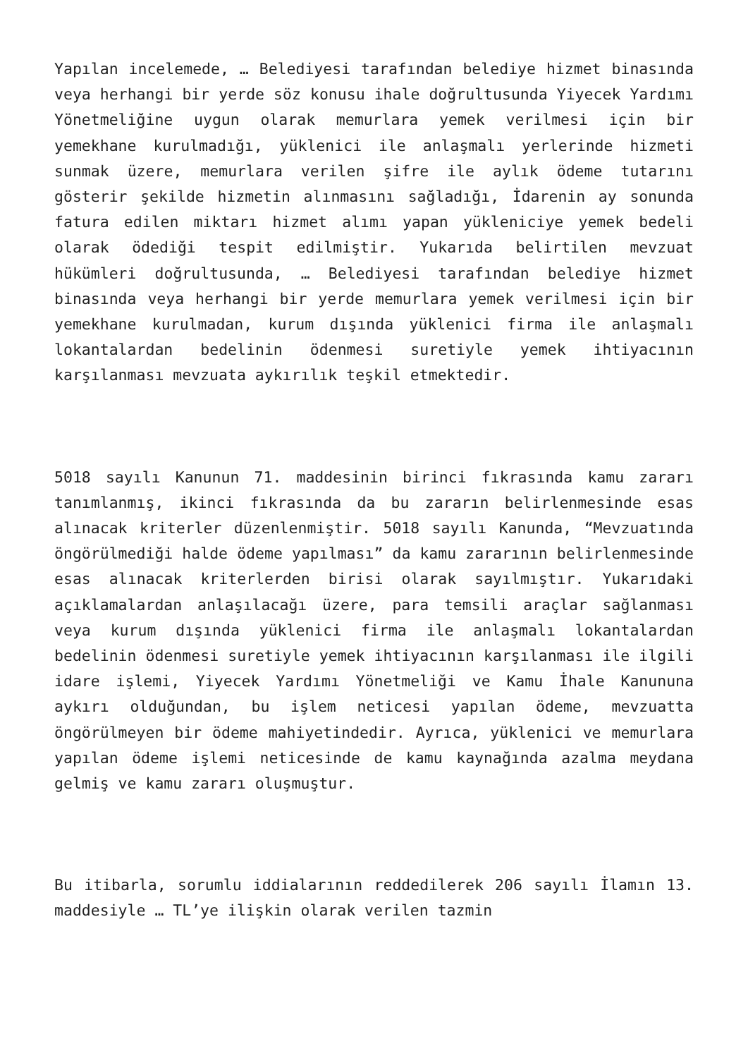Yapılan incelemede, … Belediyesi tarafından belediye hizmet binasında veya herhangi bir yerde söz konusu ihale doğrultusunda Yiyecek Yardımı Yönetmeliğine uygun olarak memurlara yemek verilmesi için bir yemekhane kurulmadığı, yüklenici ile anlaşmalı yerlerinde hizmeti sunmak üzere, memurlara verilen şifre ile aylık ödeme tutarını gösterir şekilde hizmetin alınmasını sağladığı, İdarenin ay sonunda fatura edilen miktarı hizmet alımı yapan yükleniciye yemek bedeli olarak ödediği tespit edilmiştir. Yukarıda belirtilen mevzuat hükümleri doğrultusunda, … Belediyesi tarafından belediye hizmet binasında veya herhangi bir yerde memurlara yemek verilmesi için bir yemekhane kurulmadan, kurum dışında yüklenici firma ile anlaşmalı lokantalardan bedelinin ödenmesi suretiyle yemek ihtiyacının karşılanması mevzuata aykırılık teşkil etmektedir.
5018 sayılı Kanunun 71. maddesinin birinci fıkrasında kamu zararı tanımlanmış, ikinci fıkrasında da bu zararın belirlenmesinde esas alınacak kriterler düzenlenmiştir. 5018 sayılı Kanunda, “Mevzuatında öngörülmediği halde ödeme yapılması” da kamu zararının belirlenmesinde esas alınacak kriterlerden birisi olarak sayılmıştır. Yukarıdaki açıklamalardan anlaşılacağı üzere, para temsili araçlar sağlanması veya kurum dışında yüklenici firma ile anlaşmalı lokantalardan bedelinin ödenmesi suretiyle yemek ihtiyacının karşılanması ile ilgili idare işlemi, Yiyecek Yardımı Yönetmeliği ve Kamu İhale Kanununa aykırı olduğundan, bu işlem neticesi yapılan ödeme, mevzuatta öngörülmeyen bir ödeme mahiyetindedir. Ayrıca, yüklenici ve memurlara yapılan ödeme işlemi neticesinde de kamu kaynağında azalma meydana gelmiş ve kamu zararı oluşmuştur.
Bu itibarla, sorumlu iddialarının reddedilerek 206 sayılı İlamın 13. maddesiyle … TL’ye ilişkin olarak verilen tazmin